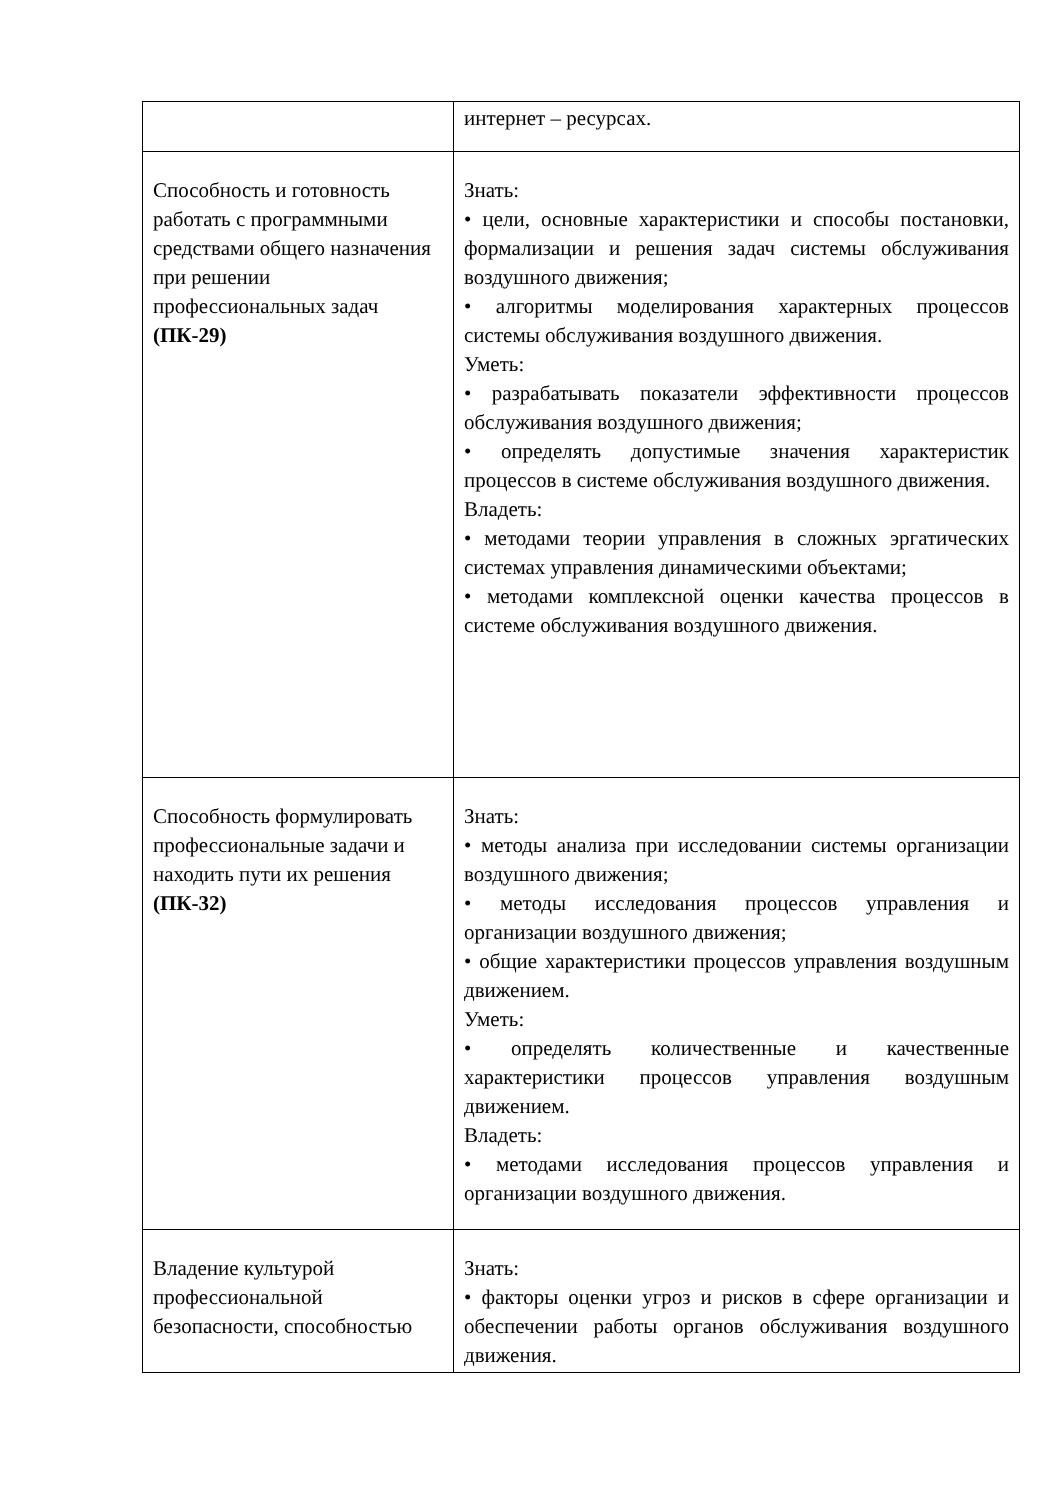| | интернет – ресурсах. |
| Способность и готовность работать с программными средствами общего назначения при решении профессиональных задач (ПК-29) | Знать: • цели, основные характеристики и способы постановки, формализации и решения задач системы обслуживания воздушного движения; • алгоритмы моделирования характерных процессов системы обслуживания воздушного движения. Уметь: • разрабатывать показатели эффективности процессов обслуживания воздушного движения; • определять допустимые значения характеристик процессов в системе обслуживания воздушного движения. Владеть: • методами теории управления в сложных эргатических системах управления динамическими объектами; • методами комплексной оценки качества процессов в системе обслуживания воздушного движения. |
| Способность формулировать профессиональные задачи и находить пути их решения (ПК-32) | Знать: • методы анализа при исследовании системы организации воздушного движения; • методы исследования процессов управления и организации воздушного движения; • общие характеристики процессов управления воздушным движением. Уметь: • определять количественные и качественные характеристики процессов управления воздушным движением. Владеть: • методами исследования процессов управления и организации воздушного движения. |
| Владение культурой профессиональной безопасности, способностью | Знать: • факторы оценки угроз и рисков в сфере организации и обеспечении работы органов обслуживания воздушного движения. |